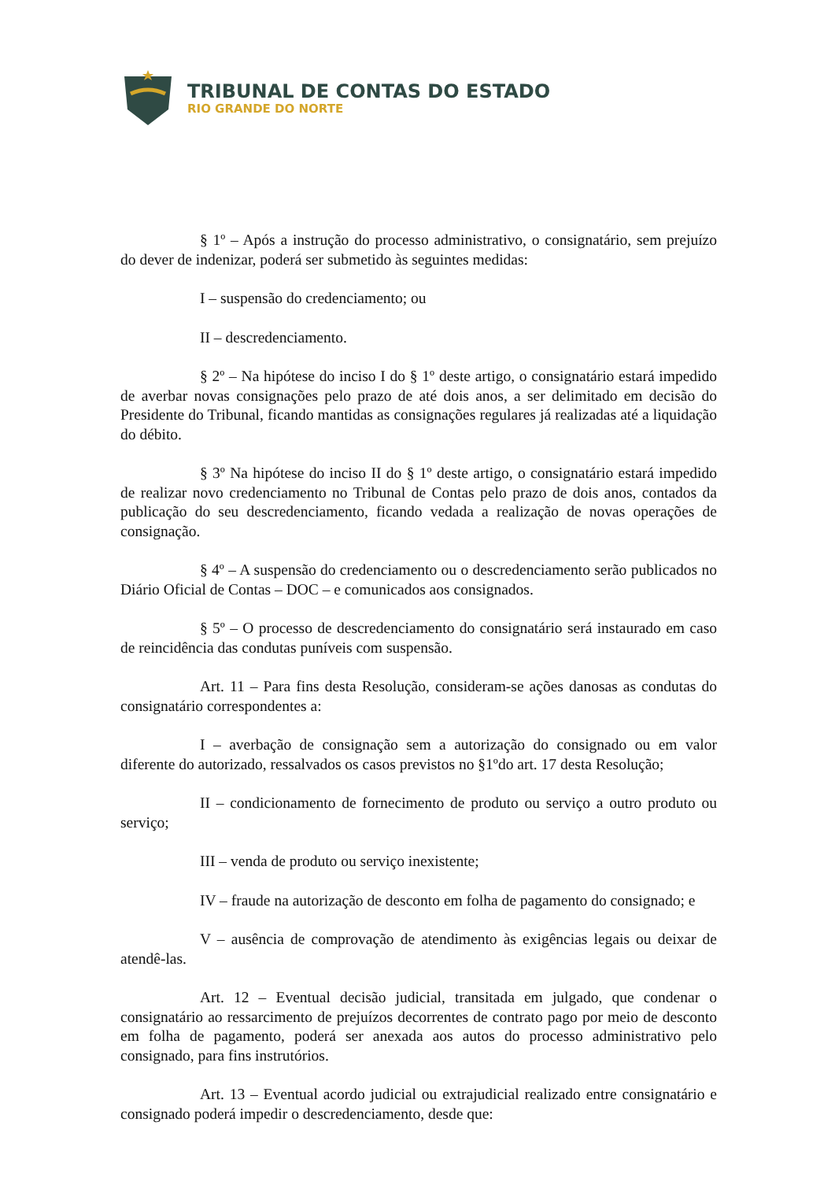TRIBUNAL DE CONTAS DO ESTADO
RIO GRANDE DO NORTE
§ 1º – Após a instrução do processo administrativo, o consignatário, sem prejuízo do dever de indenizar, poderá ser submetido às seguintes medidas:
I – suspensão do credenciamento; ou
II – descredenciamento.
§ 2º – Na hipótese do inciso I do § 1º deste artigo, o consignatário estará impedido de averbar novas consignações pelo prazo de até dois anos, a ser delimitado em decisão do Presidente do Tribunal, ficando mantidas as consignações regulares já realizadas até a liquidação do débito.
§ 3º Na hipótese do inciso II do § 1º deste artigo, o consignatário estará impedido de realizar novo credenciamento no Tribunal de Contas pelo prazo de dois anos, contados da publicação do seu descredenciamento, ficando vedada a realização de novas operações de consignação.
§ 4º – A suspensão do credenciamento ou o descredenciamento serão publicados no Diário Oficial de Contas – DOC – e comunicados aos consignados.
§ 5º – O processo de descredenciamento do consignatário será instaurado em caso de reincidência das condutas puníveis com suspensão.
Art. 11 – Para fins desta Resolução, consideram-se ações danosas as condutas do consignatário correspondentes a:
I – averbação de consignação sem a autorização do consignado ou em valor diferente do autorizado, ressalvados os casos previstos no §1ºdo art. 17 desta Resolução;
II – condicionamento de fornecimento de produto ou serviço a outro produto ou serviço;
III – venda de produto ou serviço inexistente;
IV – fraude na autorização de desconto em folha de pagamento do consignado; e
V – ausência de comprovação de atendimento às exigências legais ou deixar de atendê-las.
Art. 12 – Eventual decisão judicial, transitada em julgado, que condenar o consignatário ao ressarcimento de prejuízos decorrentes de contrato pago por meio de desconto em folha de pagamento, poderá ser anexada aos autos do processo administrativo pelo consignado, para fins instrutórios.
Art. 13 – Eventual acordo judicial ou extrajudicial realizado entre consignatário e consignado poderá impedir o descredenciamento, desde que: